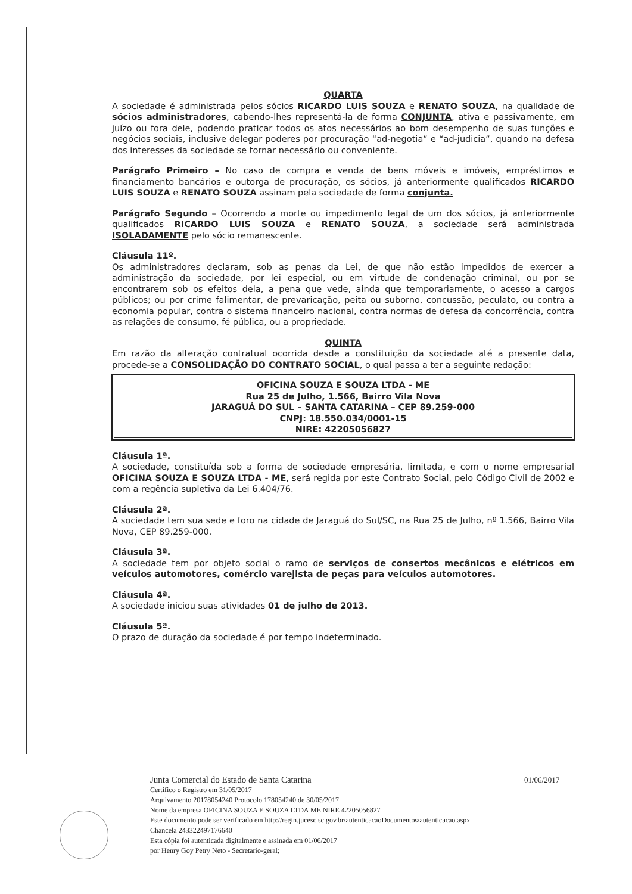QUARTA
A sociedade é administrada pelos sócios RICARDO LUIS SOUZA e RENATO SOUZA, na qualidade de sócios administradores, cabendo-lhes representá-la de forma CONJUNTA, ativa e passivamente, em juízo ou fora dele, podendo praticar todos os atos necessários ao bom desempenho de suas funções e negócios sociais, inclusive delegar poderes por procuração “ad-negotia” e “ad-judicia”, quando na defesa dos interesses da sociedade se tornar necessário ou conveniente.
Parágrafo Primeiro – No caso de compra e venda de bens móveis e imóveis, empréstimos e financiamento bancários e outorga de procuração, os sócios, já anteriormente qualificados RICARDO LUIS SOUZA e RENATO SOUZA assinam pela sociedade de forma conjunta.
Parágrafo Segundo – Ocorrendo a morte ou impedimento legal de um dos sócios, já anteriormente qualificados RICARDO LUIS SOUZA e RENATO SOUZA, a sociedade será administrada ISOLADAMENTE pelo sócio remanescente.
Cláusula 11º.
Os administradores declaram, sob as penas da Lei, de que não estão impedidos de exercer a administração da sociedade, por lei especial, ou em virtude de condenação criminal, ou por se encontrarem sob os efeitos dela, a pena que vede, ainda que temporariamente, o acesso a cargos públicos; ou por crime falimentar, de prevaricação, peita ou suborno, concussão, peculato, ou contra a economia popular, contra o sistema financeiro nacional, contra normas de defesa da concorrência, contra as relações de consumo, fé pública, ou a propriedade.
QUINTA
Em razão da alteração contratual ocorrida desde a constituição da sociedade até a presente data, procede-se a CONSOLIDAÇÃO DO CONTRATO SOCIAL, o qual passa a ter a seguinte redação:
OFICINA SOUZA E SOUZA LTDA - ME
Rua 25 de Julho, 1.566, Bairro Vila Nova
JARAGUÁ DO SUL – SANTA CATARINA – CEP 89.259-000
CNPJ: 18.550.034/0001-15
NIRE: 42205056827
Cláusula 1ª.
A sociedade, constituída sob a forma de sociedade empresária, limitada, e com o nome empresarial OFICINA SOUZA E SOUZA LTDA - ME, será regida por este Contrato Social, pelo Código Civil de 2002 e com a regência supletiva da Lei 6.404/76.
Cláusula 2ª.
A sociedade tem sua sede e foro na cidade de Jaraguá do Sul/SC, na Rua 25 de Julho, nº 1.566, Bairro Vila Nova, CEP 89.259-000.
Cláusula 3ª.
A sociedade tem por objeto social o ramo de serviços de consertos mecânicos e elétricos em veículos automotores, comércio varejista de peças para veículos automotores.
Cláusula 4ª.
A sociedade iniciou suas atividades 01 de julho de 2013.
Cláusula 5ª.
O prazo de duração da sociedade é por tempo indeterminado.
Junta Comercial do Estado de Santa Catarina
Certifico o Registro em 31/05/2017
Arquivamento 20178054240 Protocolo 178054240 de 30/05/2017
Nome da empresa OFICINA SOUZA E SOUZA LTDA ME NIRE 42205056827
Este documento pode ser verificado em http://regin.jucesc.sc.gov.br/autenticacaoDocumentos/autenticacao.aspx
Chancela 243322497176640
Esta cópia foi autenticada digitalmente e assinada em 01/06/2017
por Henry Goy Petry Neto - Secretario-geral;
01/06/2017